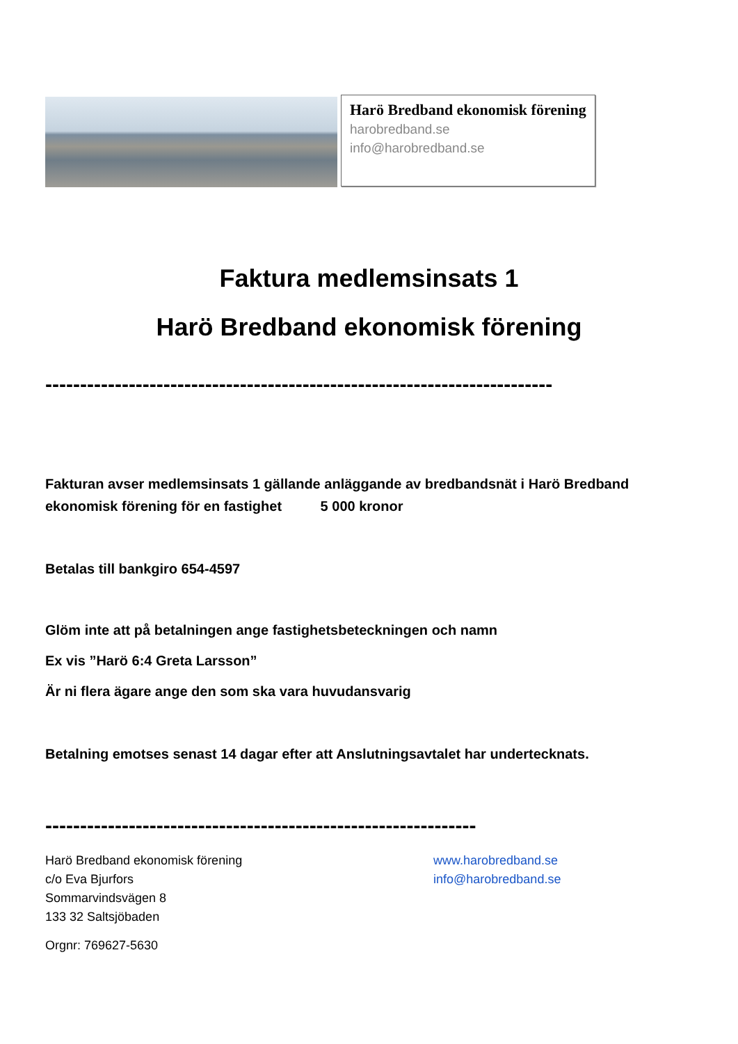Harö Bredband ekonomisk förening
harobredband.se
info@harobredband.se
Faktura medlemsinsats 1
Harö Bredband ekonomisk förening
-------------------------------------------------------------------------
Fakturan avser medlemsinsats 1 gällande anläggande av bredbandsnät i Harö Bredband ekonomisk förening för en fastighet 5 000 kronor
Betalas till bankgiro 654-4597
Glöm inte att på betalningen ange fastighetsbeteckningen och namn
Ex vis ”Harö 6:4 Greta Larsson”
Är ni flera ägare ange den som ska vara huvudansvarig
Betalning emotses senast 14 dagar efter att Anslutningsavtalet har undertecknats.
--------------------------------------------------------------
Harö Bredband ekonomisk förening
c/o Eva Bjurfors
Sommarvindsvägen 8
133 32 Saltsjöbaden
Orgnr: 769627-5630
www.harobredband.se
info@harobredband.se